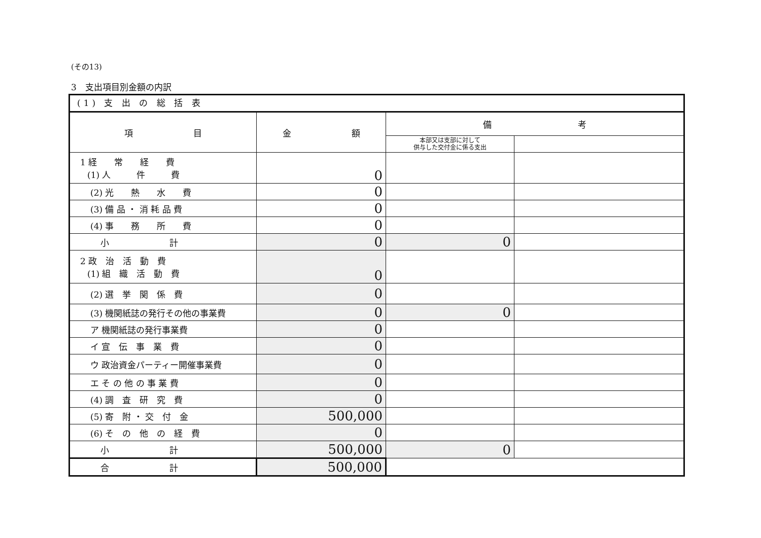(その13)
3　支出項目別金額の内訳
(1) 支 出 の 総 括 表
| 項 目 | 金 額 | 備 考 | |
| --- | --- | --- | --- |
| | | 本部又は支部に対して 供与した交付金に係る支出 | |
| 1 経 常 経 費 (1) 人 件 費 | 0 | | |
| (2) 光 熱 水 費 | 0 | | |
| (3) 備 品 ・ 消 耗 品 費 | 0 | | |
| (4) 事 務 所 費 | 0 | | |
| 小 計 | 0 | 0 | |
| 2 政 治 活 動 費 (1) 組 織 活 動 費 | 0 | | |
| (2) 選 挙 関 係 費 | 0 | | |
| (3) 機関紙誌の発行その他の事業費 | 0 | 0 | |
| ア 機関紙誌の発行事業費 | 0 | | |
| イ 宣 伝 事 業 費 | 0 | | |
| ウ 政治資金パーティー開催事業費 | 0 | | |
| エ そ の 他 の 事 業 費 | 0 | | |
| (4) 調 査 研 究 費 | 0 | | |
| (5) 寄 附 ・ 交 付 金 | 500,000 | | |
| (6) そ の 他 の 経 費 | 0 | | |
| 小 計 | 500,000 | 0 | |
| 合 計 | 500,000 | | |